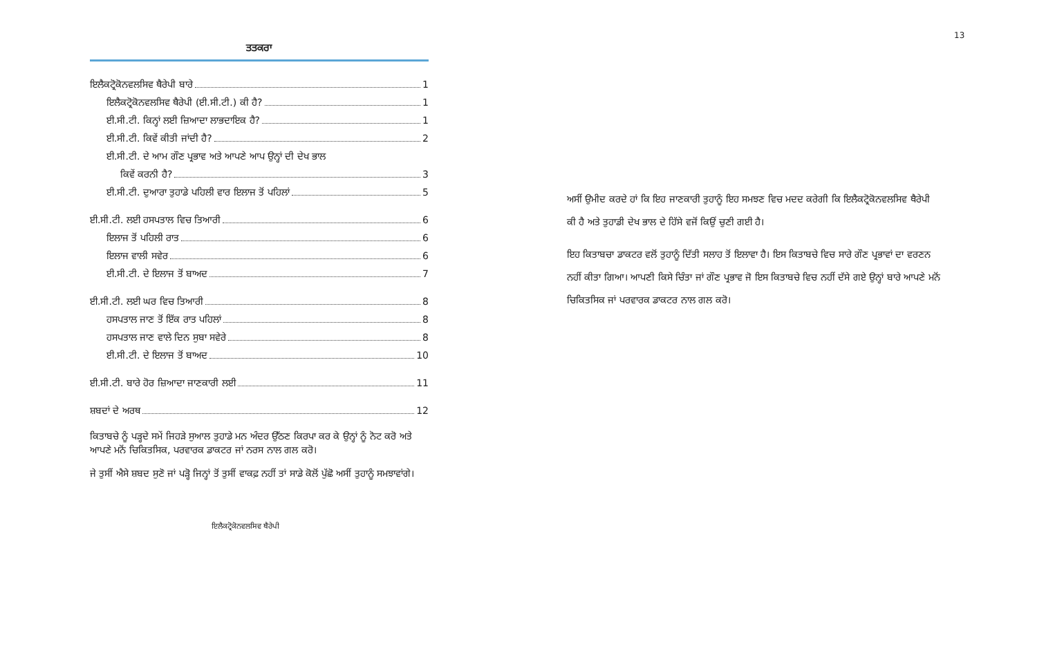13
ਤਤਕਰਾ
ਇਲੈਕਟ੍ਰੋਕੋਨਵਲਸਿਵ ਥੈਰੇਪੀ ਬਾਰੇ 1
ਇਲੈਕਟ੍ਰੋਕੋਨਵਲਸਿਵ ਥੈਰੇਪੀ (ਈ.ਸੀ.ਟੀ.) ਕੀ ਹੈ? 1
ਈ.ਸੀ.ਟੀ. ਕਿਨ੍ਹਾਂ ਲਈ ਜ਼ਿਆਦਾ ਲਾਭਦਾਇਕ ਹੈ? 1
ਈ.ਸੀ.ਟੀ. ਕਿਵੇਂ ਕੀਤੀ ਜਾਂਦੀ ਹੈ? 2
ਈ.ਸੀ.ਟੀ. ਦੇ ਆਮ ਗੌਣ ਪ੍ਰਭਾਵ ਅਤੇ ਆਪਣੇ ਆਪ ਉਨ੍ਹਾਂ ਦੀ ਦੇਖ ਭਾਲ
ਕਿਵੇਂ ਕਰਨੀ ਹੈ? 3
ਈ.ਸੀ.ਟੀ. ਦੁਆਰਾ ਤੁਹਾਡੇ ਪਹਿਲੀ ਵਾਰ ਇਲਾਜ ਤੋਂ ਪਹਿਲਾਂ 5
ਈ.ਸੀ.ਟੀ. ਲਈ ਹਸਪਤਾਲ ਵਿਚ ਤਿਆਰੀ 6
ਇਲਾਜ ਤੋਂ ਪਹਿਲੀ ਰਾਤ 6
ਇਲਾਜ ਵਾਲੀ ਸਵੇਰ 6
ਈ.ਸੀ.ਟੀ. ਦੇ ਇਲਾਜ ਤੋਂ ਬਾਅਦ 7
ਈ.ਸੀ.ਟੀ. ਲਈ ਘਰ ਵਿਚ ਤਿਆਰੀ 8
ਹਸਪਤਾਲ ਜਾਣ ਤੋਂ ਇੱਕ ਰਾਤ ਪਹਿਲਾਂ 8
ਹਸਪਤਾਲ ਜਾਣ ਵਾਲੇ ਦਿਨ ਸੁਬਾ ਸਵੇਰੇ 8
ਈ.ਸੀ.ਟੀ. ਦੇ ਇਲਾਜ ਤੋਂ ਬਾਅਦ 10
ਈ.ਸੀ.ਟੀ. ਬਾਰੇ ਹੋਰ ਜ਼ਿਆਦਾ ਜਾਣਕਾਰੀ ਲਈ 11
ਸ਼ਬਦਾਂ ਦੇ ਅਰਥ 12
ਕਿਤਾਬਚੇ ਨੂੰ ਪੜ੍ਹਦੇ ਸਮੇਂ ਜਿਹੜੇ ਸੁਆਲ ਤੁਹਾਡੇ ਮਨ ਅੰਦਰ ਉੱਠਣ ਕਿਰਪਾ ਕਰ ਕੇ ਉਨ੍ਹਾਂ ਨੂੰ ਨੋਟ ਕਰੋ ਅਤੇ ਆਪਣੇ ਮਨੋਂ ਚਿਕਿਤਸਿਕ, ਪਰਵਾਰਕ ਡਾਕਟਰ ਜਾਂ ਨਰਸ ਨਾਲ ਗਲ ਕਰੋ।
ਜੇ ਤੁਸੀਂ ਐਸੇ ਸ਼ਬਦ ਸੁਣੋ ਜਾਂ ਪੜ੍ਹੋ ਜਿਨ੍ਹਾਂ ਤੋਂ ਤੁਸੀਂ ਵਾਕਫ਼ ਨਹੀਂ ਤਾਂ ਸਾਡੇ ਕੋਲੋਂ ਪੁੱਛੋ ਅਸੀਂ ਤੁਹਾਨੂੰ ਸਮਝਾਵਾਂਗੇ।
ਇਲੈਕਟ੍ਰੋਕੋਨਵਲਸਿਵ ਥੈਰੇਪੀ
ਅਸੀਂ ਉਮੀਦ ਕਰਦੇ ਹਾਂ ਕਿ ਇਹ ਜਾਣਕਾਰੀ ਤੁਹਾਨੂੰ ਇਹ ਸਮਝਣ ਵਿਚ ਮਦਦ ਕਰੇਗੀ ਕਿ ਇਲੈਕਟ੍ਰੋਕੋਨਵਲਸਿਵ ਥੈਰੇਪੀ ਕੀ ਹੈ ਅਤੇ ਤੁਹਾਡੀ ਦੇਖ ਭਾਲ ਦੇ ਹਿੱਸੇ ਵਜੋਂ ਕਿਉਂ ਚੁਣੀ ਗਈ ਹੈ।
ਇਹ ਕਿਤਾਬਚਾ ਡਾਕਟਰ ਵਲੋਂ ਤੁਹਾਨੂੰ ਦਿੱਤੀ ਸਲਾਹ ਤੋਂ ਇਲਾਵਾ ਹੈ। ਇਸ ਕਿਤਾਬਚੇ ਵਿਚ ਸਾਰੇ ਗੌਣ ਪ੍ਰਭਾਵਾਂ ਦਾ ਵਰਣਨ ਨਹੀਂ ਕੀਤਾ ਗਿਆ। ਆਪਣੀ ਕਿਸੇ ਚਿੰਤਾ ਜਾਂ ਗੌਣ ਪ੍ਰਭਾਵ ਜੋ ਇਸ ਕਿਤਾਬਚੇ ਵਿਚ ਨਹੀਂ ਦੱਸੇ ਗਏ ਉਨ੍ਹਾਂ ਬਾਰੇ ਆਪਣੇ ਮਨੋਂ ਚਿਕਿਤਸਿਕ ਜਾਂ ਪਰਵਾਰਕ ਡਾਕਟਰ ਨਾਲ ਗਲ ਕਰੋ।